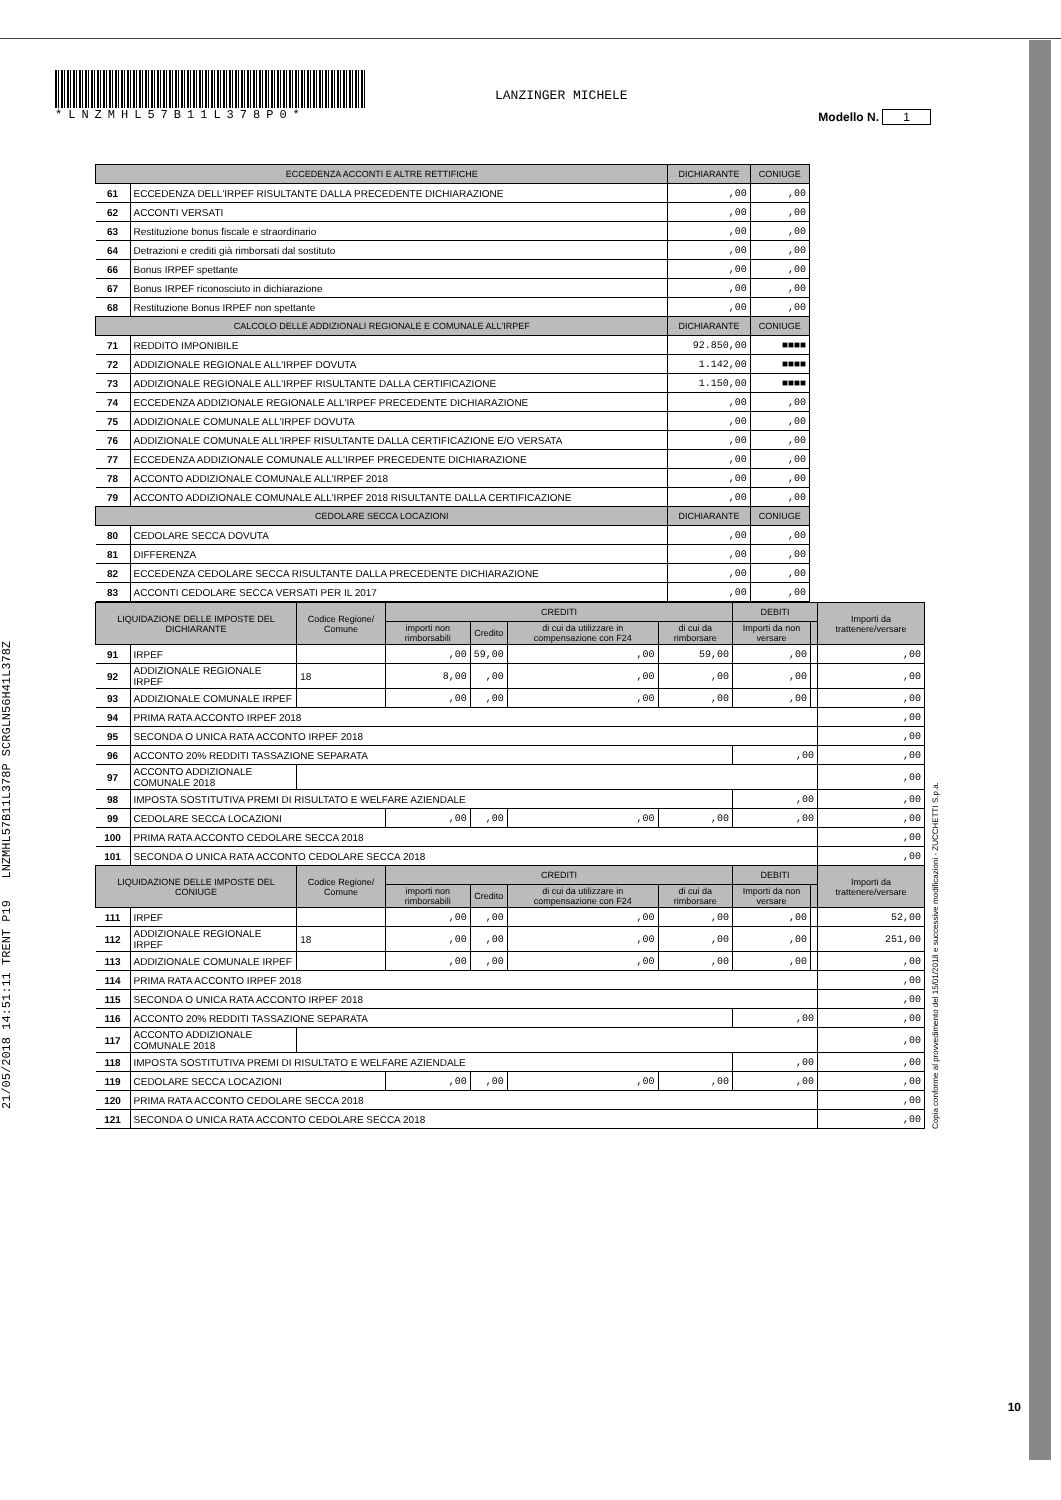*LNZMHL57B11L378P0*
LANZINGER MICHELE
Modello N. 1
21/05/2018 14:51:11 TRENT P19 LNZMHL57B11L378P SCRGLN56H41L378Z
| ECCEDENZA ACCONTI E ALTRE RETTIFICHE | | DICHIARANTE | CONIUGE |
| --- | --- | --- | --- |
| 61 | ECCEDENZA DELL'IRPEF RISULTANTE DALLA PRECEDENTE DICHIARAZIONE | ,00 | ,00 |
| 62 | ACCONTI VERSATI | ,00 | ,00 |
| 63 | Restituzione bonus fiscale e straordinario | ,00 | ,00 |
| 64 | Detrazioni e crediti già rimborsati dal sostituto | ,00 | ,00 |
| 66 | Bonus IRPEF spettante | ,00 | ,00 |
| 67 | Bonus IRPEF riconosciuto in dichiarazione | ,00 | ,00 |
| 68 | Restituzione Bonus IRPEF non spettante | ,00 | ,00 |
| CALCOLO DELLE ADDIZIONALI REGIONALE E COMUNALE ALL'IRPEF | | DICHIARANTE | CONIUGE |
| 71 | REDDITO IMPONIBILE | 92.850,00 | ■■■■ |
| 72 | ADDIZIONALE REGIONALE ALL'IRPEF DOVUTA | 1.142,00 | ■■■■ |
| 73 | ADDIZIONALE REGIONALE ALL'IRPEF RISULTANTE DALLA CERTIFICAZIONE | 1.150,00 | ■■■■ |
| 74 | ECCEDENZA ADDIZIONALE REGIONALE ALL'IRPEF PRECEDENTE DICHIARAZIONE | ,00 | ,00 |
| 75 | ADDIZIONALE COMUNALE ALL'IRPEF DOVUTA | ,00 | ,00 |
| 76 | ADDIZIONALE COMUNALE ALL'IRPEF RISULTANTE DALLA CERTIFICAZIONE E/O VERSATA | ,00 | ,00 |
| 77 | ECCEDENZA ADDIZIONALE COMUNALE ALL'IRPEF PRECEDENTE DICHIARAZIONE | ,00 | ,00 |
| 78 | ACCONTO ADDIZIONALE COMUNALE ALL'IRPEF 2018 | ,00 | ,00 |
| 79 | ACCONTO ADDIZIONALE COMUNALE ALL'IRPEF 2018 RISULTANTE DALLA CERTIFICAZIONE | ,00 | ,00 |
| CEDOLARE SECCA LOCAZIONI | | DICHIARANTE | CONIUGE |
| 80 | CEDOLARE SECCA DOVUTA | ,00 | ,00 |
| 81 | DIFFERENZA | ,00 | ,00 |
| 82 | ECCEDENZA CEDOLARE SECCA RISULTANTE DALLA PRECEDENTE DICHIARAZIONE | ,00 | ,00 |
| 83 | ACCONTI CEDOLARE SECCA VERSATI PER IL 2017 | ,00 | ,00 |
| LIQUIDAZIONE DELLE IMPOSTE DEL DICHIARANTE | | Codice Regione/ Comune | CREDITI | | | | DEBITI | | Importi da trattenere/versare |
| --- | --- | --- | --- | --- | --- | --- | --- | --- | --- |
| | | | importi non rimborsabili | Credito | di cui da utilizzare in compensazione con F24 | di cui da rimborsare | Importi da non versare | | |
| 91 | IRPEF | | ,00 | 59,00 | ,00 | 59,00 | ,00 | | ,00 |
| 92 | ADDIZIONALE REGIONALE IRPEF | 18 | 8,00 | ,00 | ,00 | ,00 | ,00 | | ,00 |
| 93 | ADDIZIONALE COMUNALE IRPEF | | ,00 | ,00 | ,00 | ,00 | ,00 | | ,00 |
| 94 | PRIMA RATA ACCONTO IRPEF 2018 | | | | | | | | ,00 |
| 95 | SECONDA O UNICA RATA ACCONTO IRPEF 2018 | | | | | | | | ,00 |
| 96 | ACCONTO 20% REDDITI TASSAZIONE SEPARATA | | | | | | ,00 | | ,00 |
| 97 | ACCONTO ADDIZIONALE COMUNALE 2018 | | | | | | | | ,00 |
| 98 | IMPOSTA SOSTITUTIVA PREMI DI RISULTATO E WELFARE AZIENDALE | | | | | | ,00 | | ,00 |
| 99 | CEDOLARE SECCA LOCAZIONI | | ,00 | ,00 | ,00 | ,00 | ,00 | | ,00 |
| 100 | PRIMA RATA ACCONTO CEDOLARE SECCA 2018 | | | | | | | | ,00 |
| 101 | SECONDA O UNICA RATA ACCONTO CEDOLARE SECCA 2018 | | | | | | | | ,00 |
| LIQUIDAZIONE DELLE IMPOSTE DEL CONIUGE | | Codice Regione/ Comune | CREDITI | | | | DEBITI | | Importi da trattenere/versare |
| | | | importi non rimborsabili | Credito | di cui da utilizzare in compensazione con F24 | di cui da rimborsare | Importi da non versare | | |
| 111 | IRPEF | | ,00 | ,00 | ,00 | ,00 | ,00 | | 52,00 |
| 112 | ADDIZIONALE REGIONALE IRPEF | 18 | ,00 | ,00 | ,00 | ,00 | ,00 | | 251,00 |
| 113 | ADDIZIONALE COMUNALE IRPEF | | ,00 | ,00 | ,00 | ,00 | ,00 | | ,00 |
| 114 | PRIMA RATA ACCONTO IRPEF 2018 | | | | | | | | ,00 |
| 115 | SECONDA O UNICA RATA ACCONTO IRPEF 2018 | | | | | | | | ,00 |
| 116 | ACCONTO 20% REDDITI TASSAZIONE SEPARATA | | | | | | ,00 | | ,00 |
| 117 | ACCONTO ADDIZIONALE COMUNALE 2018 | | | | | | | | ,00 |
| 118 | IMPOSTA SOSTITUTIVA PREMI DI RISULTATO E WELFARE AZIENDALE | | | | | | ,00 | | ,00 |
| 119 | CEDOLARE SECCA LOCAZIONI | | ,00 | ,00 | ,00 | ,00 | ,00 | | ,00 |
| 120 | PRIMA RATA ACCONTO CEDOLARE SECCA 2018 | | | | | | | | ,00 |
| 121 | SECONDA O UNICA RATA ACCONTO CEDOLARE SECCA 2018 | | | | | | | | ,00 |
Copia conforme al provvedimento del 15/01/2018 e successive modificazioni - ZUCCHETTI S.p.a.
10